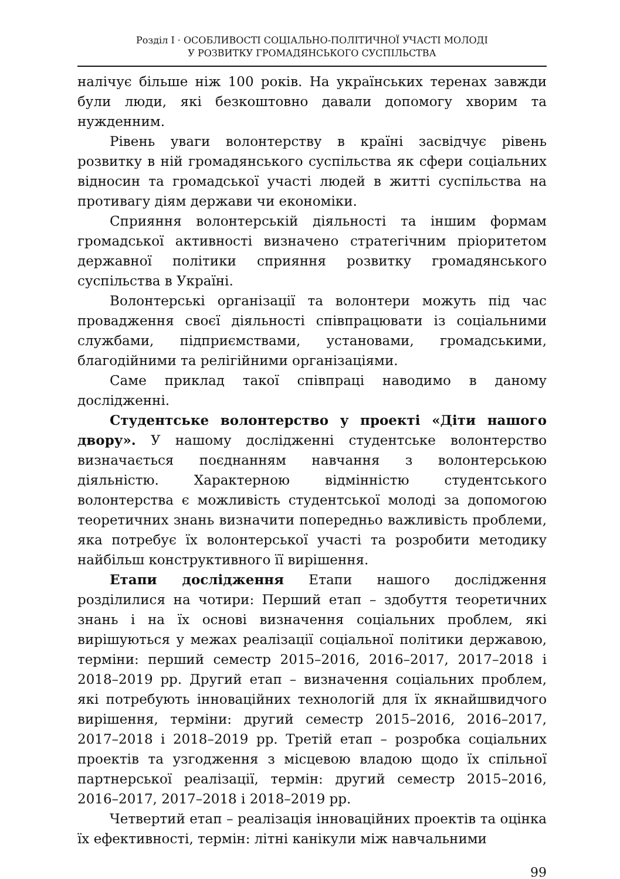Розділ I · ОСОБЛИВОСТІ СОЦІАЛЬНО-ПОЛІТИЧНОЇ УЧАСТІ МОЛОДІ
У РОЗВИТКУ ГРОМАДЯНСЬКОГО СУСПІЛЬСТВА
налічує більше ніж 100 років. На українських теренах завжди були люди, які безкоштовно давали допомогу хворим та нужденним.
Рівень уваги волонтерству в країні засвідчує рівень розвитку в ній громадянського суспільства як сфери соціальних відносин та громадської участі людей в житті суспільства на противагу діям держави чи економіки.
Сприяння волонтерській діяльності та іншим формам громадської активності визначено стратегічним пріоритетом державної політики сприяння розвитку громадянського суспільства в Україні.
Волонтерські організації та волонтери можуть під час провадження своєї діяльності співпрацювати із соціальними службами, підприємствами, установами, громадськими, благодійними та релігійними організаціями.
Саме приклад такої співпраці наводимо в даному дослідженні.
Студентське волонтерство у проекті «Діти нашого двору». У нашому дослідженні студентське волонтерство визначається поєднанням навчання з волонтерською діяльністю. Характерною відмінністю студентського волонтерства є можливість студентської молоді за допомогою теоретичних знань визначити попередньо важливість проблеми, яка потребує їх волонтерської участі та розробити методику найбільш конструктивного її вирішення.
Етапи дослідження Етапи нашого дослідження розділилися на чотири: Перший етап – здобуття теоретичних знань і на їх основі визначення соціальних проблем, які вирішуються у межах реалізації соціальної політики державою, терміни: перший семестр 2015–2016, 2016–2017, 2017–2018 і 2018–2019 рр. Другий етап – визначення соціальних проблем, які потребують інноваційних технологій для їх якнайшвидчого вирішення, терміни: другий семестр 2015–2016, 2016–2017, 2017–2018 і 2018–2019 рр. Третій етап – розробка соціальних проектів та узгодження з місцевою владою щодо їх спільної партнерської реалізації, термін: другий семестр 2015–2016, 2016–2017, 2017–2018 і 2018–2019 рр.
Четвертий етап – реалізація інноваційних проектів та оцінка їх ефективності, термін: літні канікули між навчальними
99